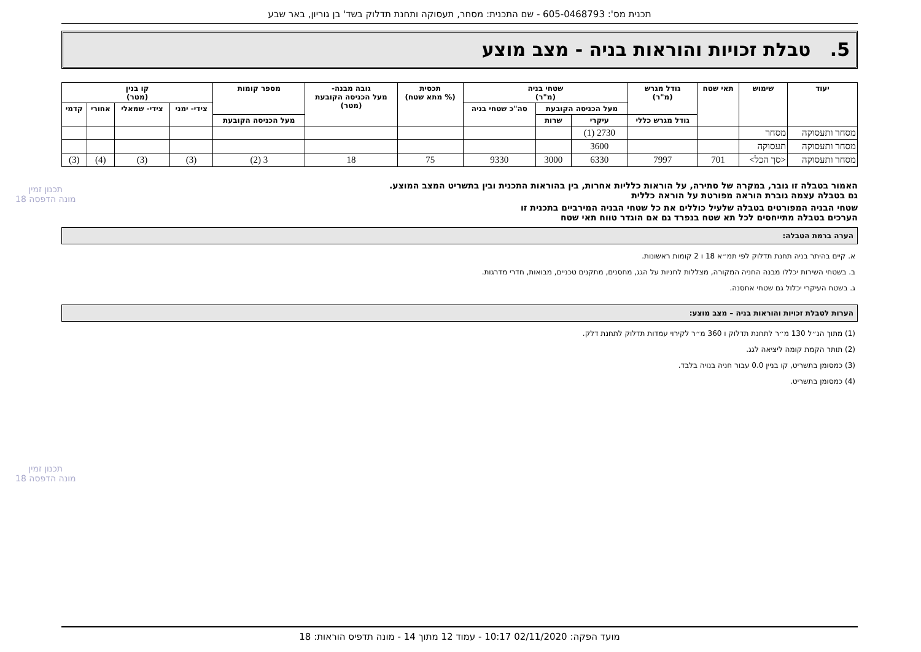תכנית מס': 605-0468793 - שם התכנית: מסחר, תעסוקה ותחנת תדלוק בשד' בן גוריון, באר שבע
תכנון זמין
מונה הדפסה 18
תכנון זמין
מונה הדפסה 18
5. טבלת זכויות והוראות בניה - מצב מוצע
| יעוד | שימוש | תאי שטח | גודל מגרש (מ"ר) | שטחי בניה (מ"ר) | | | תכסית (% מתא שטח) | גובה מבנה- מעל הכניסה הקובעת (מטר) | מספר קומות | קו בנין (מטר) | | | |
| --- | --- | --- | --- | --- | --- | --- | --- | --- | --- | --- | --- | --- | --- |
| | | | | מעל הכניסה הקובעת | | סה"כ שטחי בניה | | | | צידי- ימני | צידי- שמאלי | אחורי | קדמי |
| | | | גודל מגרש כללי | עיקרי | שרות | | | | מעל הכניסה הקובעת | | | | |
| מסחר ותעסוקה | מסחר | | | 2730 (1) | | | | | | | | | |
| מסחר ותעסוקה | תעסוקה | | | 3600 | | | | | | | | | |
| מסחר ותעסוקה | <סך הכל> | 701 | 7997 | 6330 | 3000 | 9330 | 75 | 18 | 3 (2) | (3) | (3) | (4) | (3) |
האמור בטבלה זו גובר, במקרה של סתירה, על הוראות כלליות אחרות, בין בהוראות התכנית ובין בתשריט המצב המוצע.
גם בטבלה עצמה גוברת הוראה מפורטת על הוראה כללית
שטחי הבניה המפורטים בטבלה שלעיל כוללים את כל שטחי הבניה המירביים בתכנית זו
הערכים בטבלה מתייחסים לכל תא שטח בנפרד גם אם הוגדר טווח תאי שטח
הערה ברמת הטבלה:
א. קיים בהיתר בניה תחנת תדלוק לפי תמ״א 18 ו 2 קומות ראשונות.
ב. בשטחי השירות יכללו מבנה החניה המקורה, מצללות לחניות על הגג, מחסנים, מתקנים טכניים, מבואות, חדרי מדרגות.
ג. בשטח העיקרי יכלול גם שטחי אחסנה.
הערות לטבלת זכויות והוראות בניה – מצב מוצע:
(1) מתוך הנ״ל 130 מ״ר לתחנת תדלוק ו 360 מ״ר לקירוי עמדות תדלוק לתחנת דלק.
(2) תותר הקמת קומה ליציאה לגג.
(3) כמסומן בתשריט, קו בניין 0.0 עבור חניה בנויה בלבד.
(4) כמסומן בתשריט.
מועד הפקה: 02/11/2020 10:17 - עמוד 12 מתוך 14 - מונה תדפיס הוראות: 18